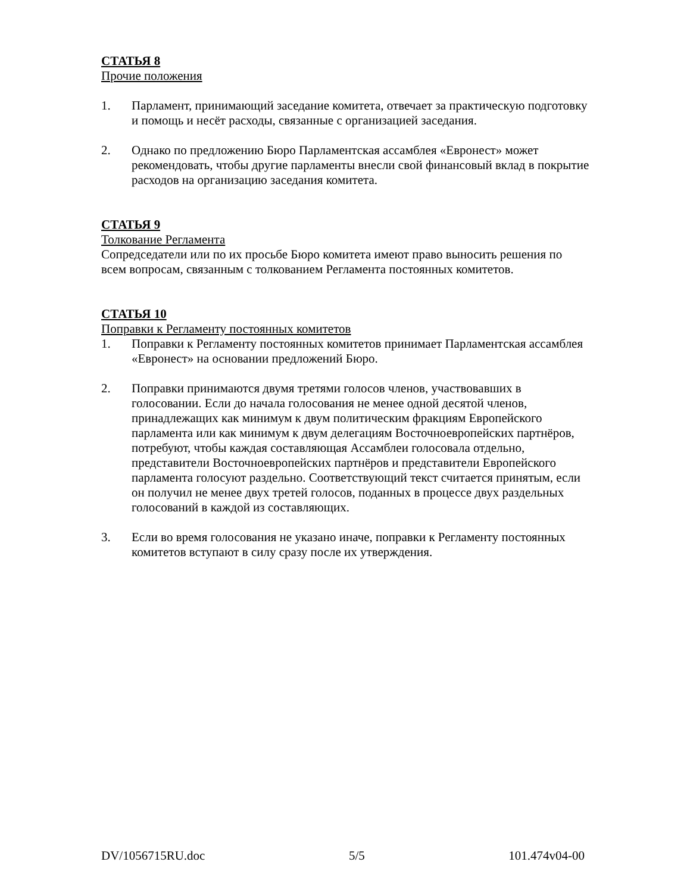СТАТЬЯ 8
Прочие положения
1. Парламент, принимающий заседание комитета, отвечает за практическую подготовку и помощь и несёт расходы, связанные с организацией заседания.
2. Однако по предложению Бюро Парламентская ассамблея «Евронест» может рекомендовать, чтобы другие парламенты внесли свой финансовый вклад в покрытие расходов на организацию заседания комитета.
СТАТЬЯ 9
Толкование Регламента
Сопредседатели или по их просьбе Бюро комитета имеют право выносить решения по всем вопросам, связанным с толкованием Регламента постоянных комитетов.
СТАТЬЯ 10
Поправки к Регламенту постоянных комитетов
1. Поправки к Регламенту постоянных комитетов принимает Парламентская ассамблея «Евронест» на основании предложений Бюро.
2. Поправки принимаются двумя третями голосов членов, участвовавших в голосовании. Если до начала голосования не менее одной десятой членов, принадлежащих как минимум к двум политическим фракциям Европейского парламента или как минимум к двум делегациям Восточноевропейских партнёров, потребуют, чтобы каждая составляющая Ассамблеи голосовала отдельно, представители Восточноевропейских партнёров и представители Европейского парламента голосуют раздельно. Соответствующий текст считается принятым, если он получил не менее двух третей голосов, поданных в процессе двух раздельных голосований в каждой из составляющих.
3. Если во время голосования не указано иначе, поправки к Регламенту постоянных комитетов вступают в силу сразу после их утверждения.
DV/1056715RU.doc 5/5 101.474v04-00